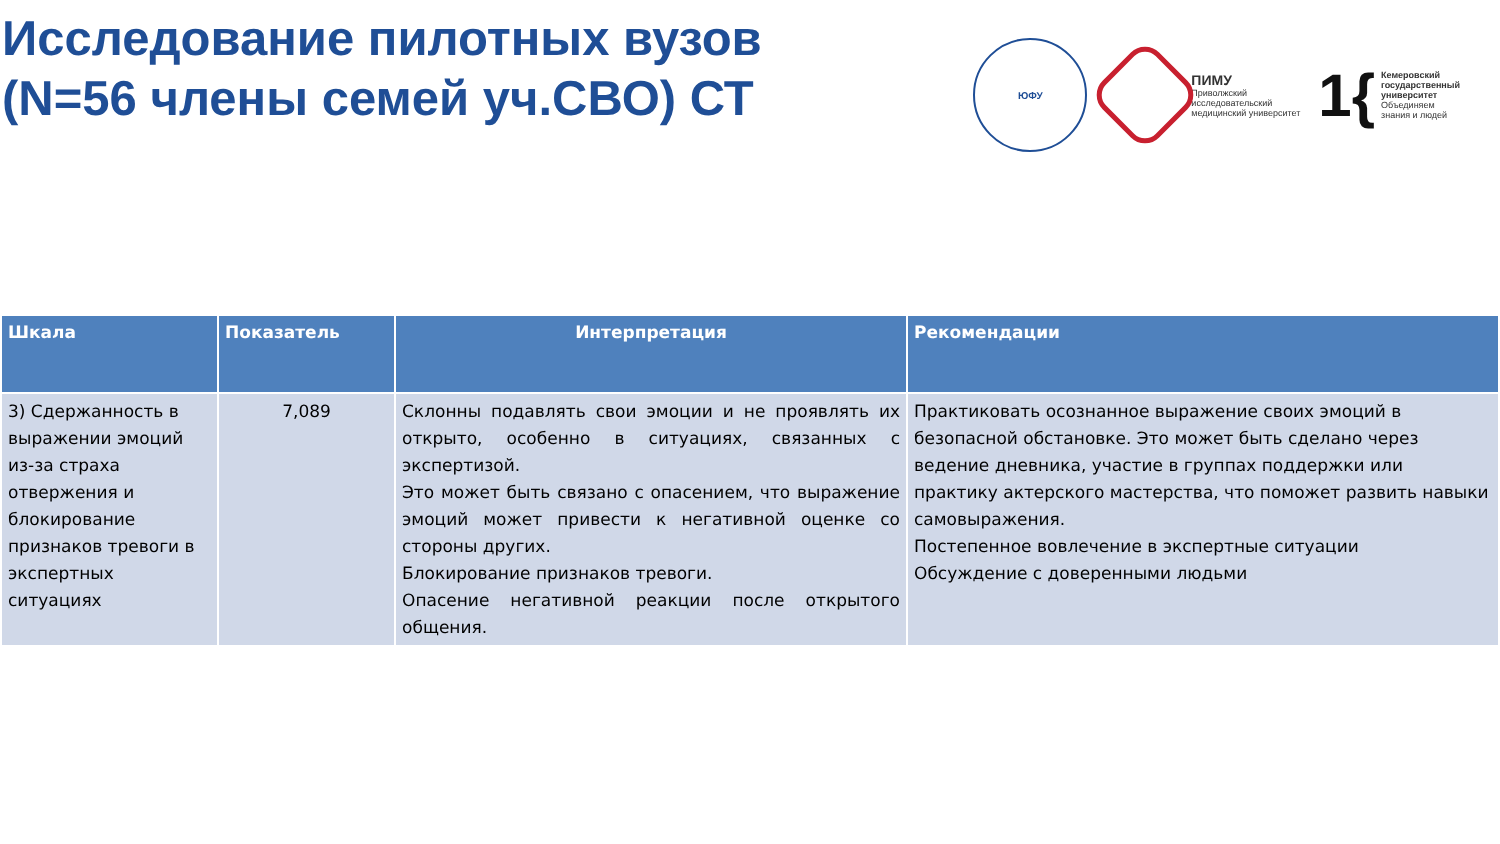Исследование пилотных вузов
(N=56 члены семей уч.СВО) СТ
ЮФУ
ПИМУ
Приволжский
исследовательский
медицинский университет
1{
Кемеровский
государственный
университет
Объединяем
знания и людей
| Шкала | Показатель | Интерпретация | Рекомендации |
| --- | --- | --- | --- |
| 3) Сдержанность в выражении эмоций из-за страха отвержения и блокирование признаков тревоги в экспертных ситуациях | 7,089 | Склонны подавлять свои эмоции и не проявлять их открыто, особенно в ситуациях, связанных с экспертизой. Это может быть связано с опасением, что выражение эмоций может привести к негативной оценке со стороны других. Блокирование признаков тревоги. Опасение негативной реакции после открытого общения. | Практиковать осознанное выражение своих эмоций в безопасной обстановке. Это может быть сделано через ведение дневника, участие в группах поддержки или практику актерского мастерства, что поможет развить навыки самовыражения. Постепенное вовлечение в экспертные ситуации Обсуждение с доверенными людьми |